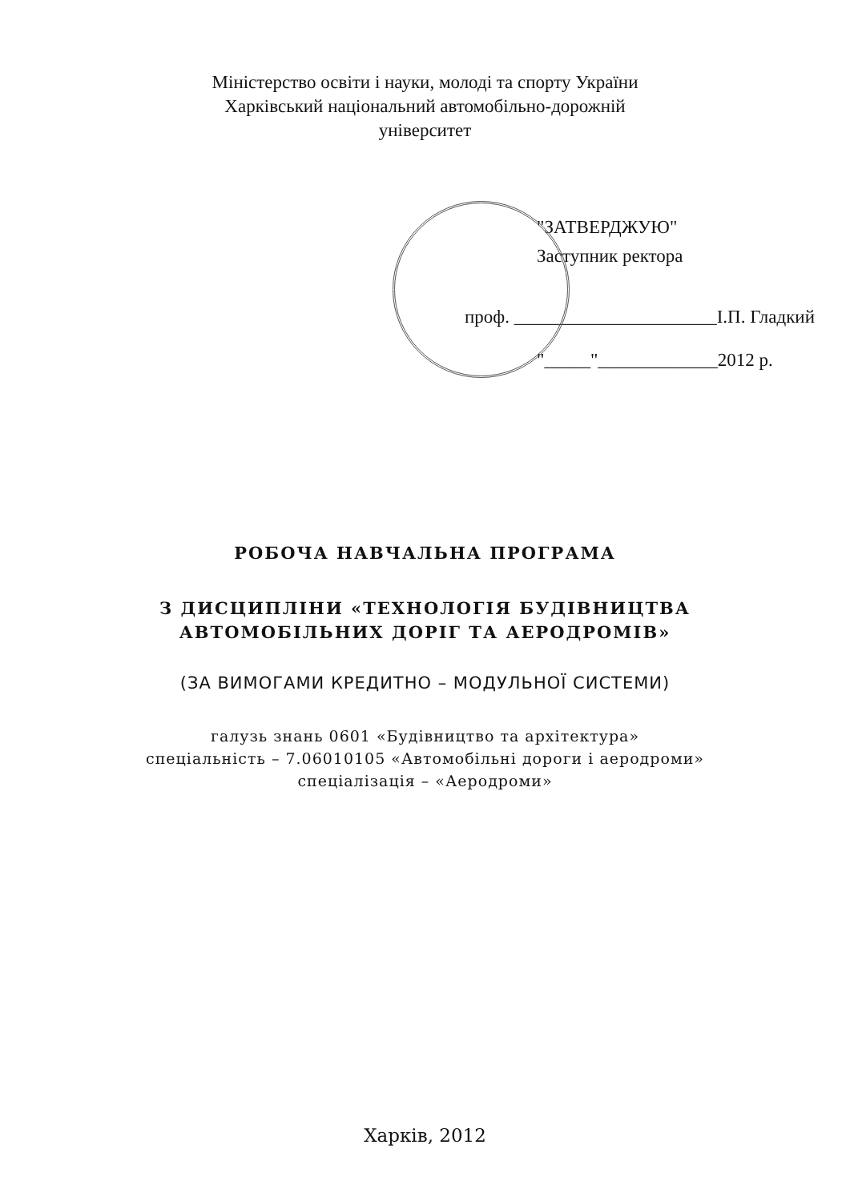Міністерство освіти і науки, молоді та спорту України
Харківський національний автомобільно-дорожній
університет
"ЗАТВЕРДЖУЮ"
Заступник ректора
проф. ______________________І.П. Гладкий
"_____"_____________2012 р.
РОБОЧА НАВЧАЛЬНА ПРОГРАМА
З ДИСЦИПЛІНИ «ТЕХНОЛОГІЯ БУДІВНИЦТВА
АВТОМОБІЛЬНИХ ДОРІГ ТА АЕРОДРОМІВ»
(ЗА ВИМОГАМИ КРЕДИТНО – МОДУЛЬНОЇ СИСТЕМИ)
галузь знань 0601 «Будівництво та архітектура»
спеціальність – 7.06010105 «Автомобільні дороги і аеродроми»
спеціалізація – «Аеродроми»
Харків, 2012